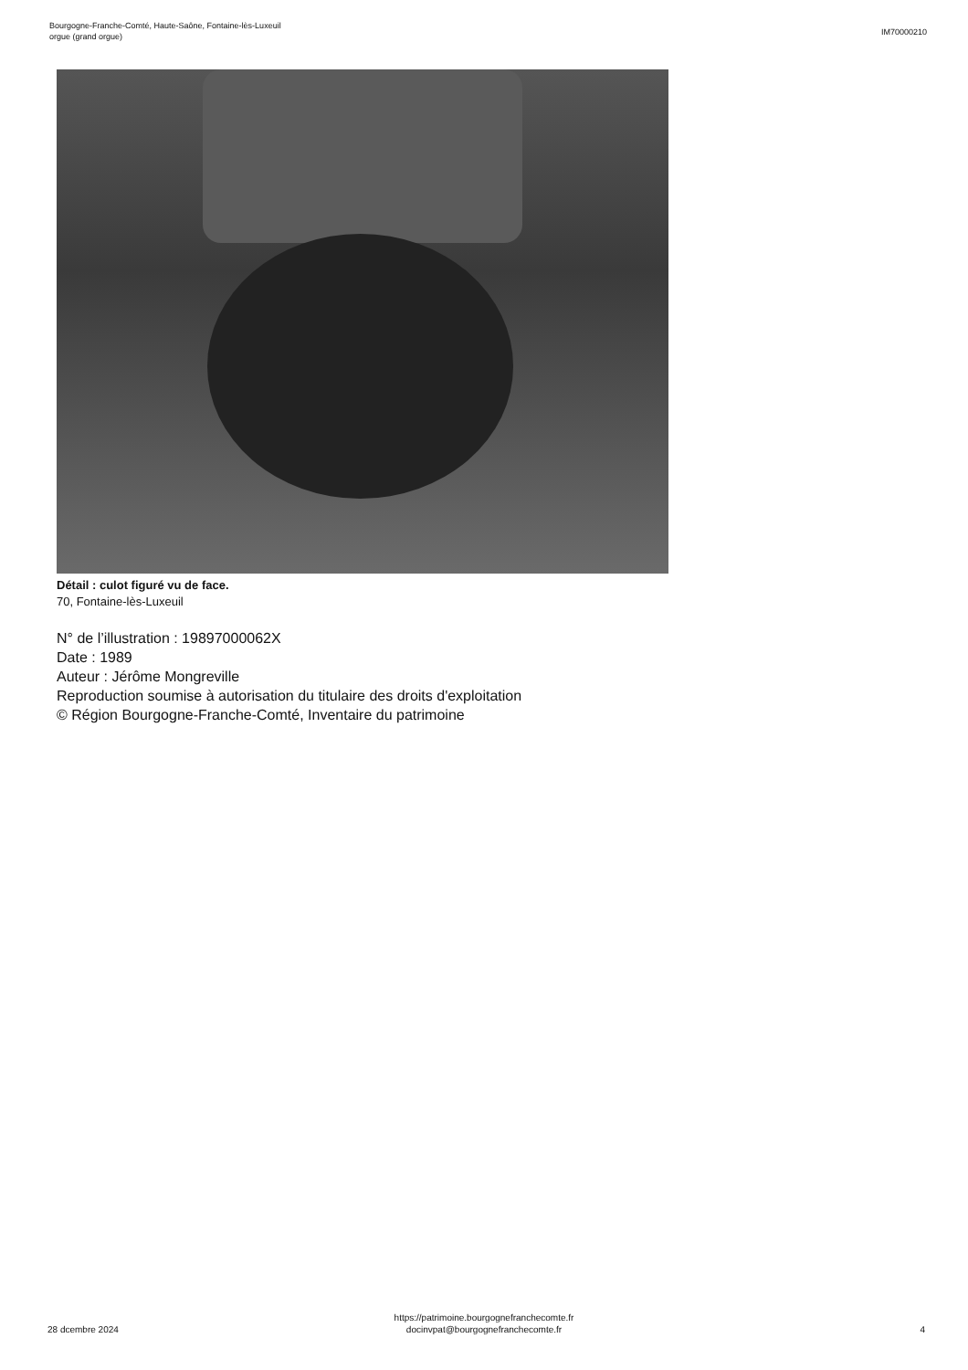Bourgogne-Franche-Comté, Haute-Saône, Fontaine-lès-Luxeuil
orgue (grand orgue)
IM70000210
Détail : culot figuré vu de face.
70, Fontaine-lès-Luxeuil
N° de l’illustration : 19897000062X
Date : 1989
Auteur : Jérôme Mongreville
Reproduction soumise à autorisation du titulaire des droits d'exploitation
© Région Bourgogne-Franche-Comté, Inventaire du patrimoine
28 dcembre 2024
https://patrimoine.bourgognefranchecomte.fr
docinvpat@bourgognefranchecomte.fr
4